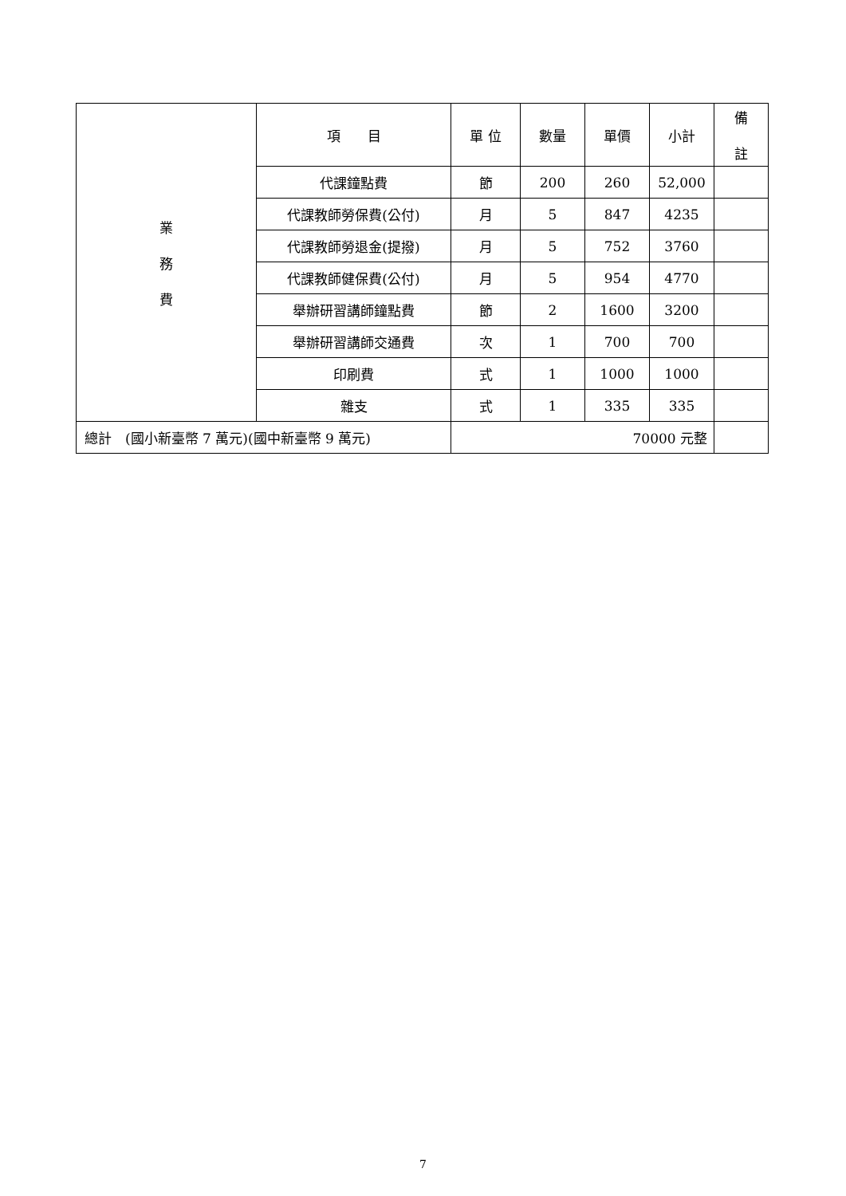| 業 務 費 | 項 目 | 單 位 | 數量 | 單價 | 小計 | 備 註 |
| | 代課鐘點費 | 節 | 200 | 260 | 52,000 | |
| | 代課教師勞保費(公付) | 月 | 5 | 847 | 4235 | |
| | 代課教師勞退金(提撥) | 月 | 5 | 752 | 3760 | |
| | 代課教師健保費(公付) | 月 | 5 | 954 | 4770 | |
| | 舉辦研習講師鐘點費 | 節 | 2 | 1600 | 3200 | |
| | 舉辦研習講師交通費 | 次 | 1 | 700 | 700 | |
| | 印刷費 | 式 | 1 | 1000 | 1000 | |
| | 雜支 | 式 | 1 | 335 | 335 | |
| 總計 (國小新臺幣 7 萬元)(國中新臺幣 9 萬元) | | 70000 元整 | | | | |
7